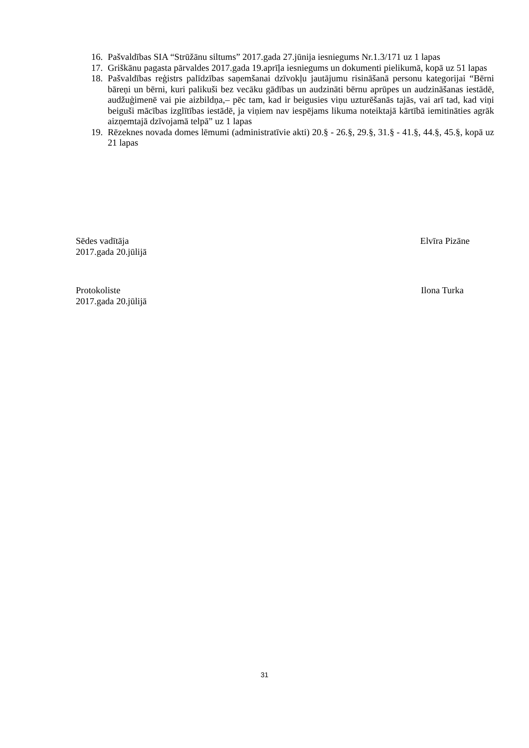16. Pašvaldības SIA “Strūžānu siltums” 2017.gada 27.jūnija iesniegums Nr.1.3/171 uz 1 lapas
17. Griškānu pagasta pārvaldes 2017.gada 19.aprīļa iesniegums un dokumenti pielikumā, kopā uz 51 lapas
18. Pašvaldības reģistrs palīdzības saņemšanai dzīvokļu jautājumu risināšanā personu kategorijai “Bērni bāreņi un bērni, kuri palikuši bez vecāku gādības un audzināti bērnu aprūpes un audzināšanas iestādē, audžuģimenē vai pie aizbildņa,– pēc tam, kad ir beigusies viņu uzturēšanās tajās, vai arī tad, kad viņi beiguši mācības izglītības iestādē, ja viņiem nav iespējams likuma noteiktajā kārtībā iemitināties agrāk aizņemtajā dzīvojamā telpā” uz 1 lapas
19. Rēzeknes novada domes lēmumi (administratīvie akti) 20.§ - 26.§, 29.§, 31.§ - 41.§, 44.§, 45.§, kopā uz 21 lapas
Sēdes vadītāja Elvīra Pizāne
2017.gada 20.jūlijā
Protokoliste Ilona Turka
2017.gada 20.jūlijā
31